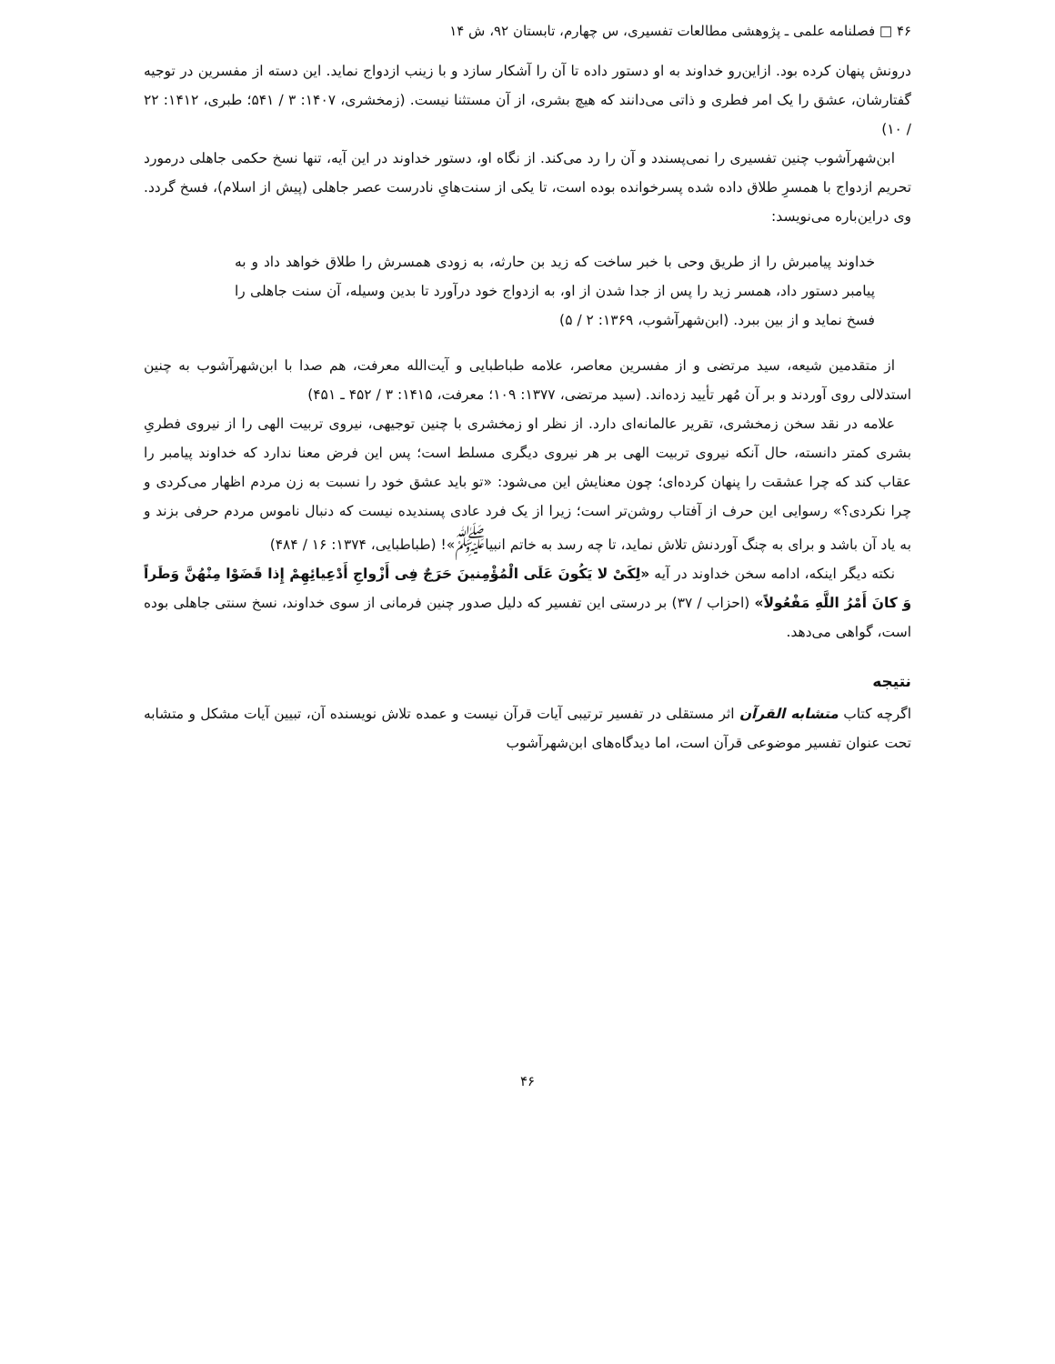۴۶ □ فصلنامه علمی ـ پژوهشی مطالعات تفسیری، س چهارم، تابستان ۹۲، ش ۱۴
درونش پنهان کرده بود. ازاین‌رو خداوند به او دستور داده تا آن را آشکار سازد و با زینب ازدواج نماید. این دسته از مفسرین در توجیه گفتارشان، عشق را یک امر فطری و ذاتی می‌دانند که هیچ بشری، از آن مستثنا نیست. (زمخشری، ۱۴۰۷: ۳ / ۵۴۱؛ طبری، ۱۴۱۲: ۲۲ / ۱۰)
ابن‌شهرآشوب چنین تفسیری را نمی‌پسندد و آن را رد می‌کند. از نگاه او، دستور خداوند در این آیه، تنها نسخ حکمی جاهلی درمورد تحریم ازدواج با همسرِ طلاق داده شده پسرخوانده بوده است، تا یکی از سنت‌هایِ نادرست عصر جاهلی (پیش از اسلام)، فسخ گردد. وی دراین‌باره می‌نویسد:
خداوند پیامبرش را از طریق وحی با خبر ساخت که زید بن حارثه، به زودی همسرش را طلاق خواهد داد و به پیامبر دستور داد، همسر زید را پس از جدا شدن از او، به ازدواج خود درآورد تا بدین وسیله، آن سنت جاهلی را فسخ نماید و از بین ببرد. (ابن‌شهرآشوب، ۱۳۶۹: ۲ / ۵)
از متقدمین شیعه، سید مرتضی و از مفسرین معاصر، علامه طباطبایی و آیت‌الله معرفت، هم صدا با ابن‌شهرآشوب به چنین استدلالی روی آوردند و بر آن مُهر تأیید زده‌اند. (سید مرتضی، ۱۳۷۷: ۱۰۹؛ معرفت، ۱۴۱۵: ۳ / ۴۵۲ ـ ۴۵۱)
علامه در نقد سخن زمخشری، تقریر عالمانه‌ای دارد. از نظر او زمخشری با چنین توجیهی، نیروی تربیت الهی را از نیروی فطریِ بشری کمتر دانسته، حال آنکه نیروی تربیت الهی بر هر نیروی دیگری مسلط است؛ پس این فرض معنا ندارد که خداوند پیامبر را عقاب کند که چرا عشقت را پنهان کرده‌ای؛ چون معنایش این می‌شود: «تو باید عشق خود را نسبت به زن مردم اظهار می‌کردی و چرا نکردی؟» رسوایی این حرف از آفتاب روشن‌تر است؛ زیرا از یک فرد عادی پسندیده نیست که دنبال ناموس مردم حرفی بزند و به یاد آن باشد و برای به چنگ آوردنش تلاش نماید، تا چه رسد به خاتم انبیا<sup>ﷺ</sup>»! (طباطبایی، ۱۳۷۴: ۱۶ / ۴۸۴)
نکته دیگر اینکه، ادامه سخن خداوند در آیه «لِکَیْ لا یَکُونَ عَلَی الْمُؤْمِنینَ حَرَجٌ فِی أَزْواجِ أَدْعِیائِهِمْ إِذا قَضَوْا مِنْهُنَّ وَطَراً وَ کانَ أَمْرُ اللَّهِ مَفْعُولاً» (احزاب / ۳۷) بر درستی این تفسیر که دلیل صدور چنین فرمانی از سوی خداوند، نسخ سنتی جاهلی بوده است، گواهی می‌دهد.
نتیجه
اگرچه کتاب متشابه القرآن اثر مستقلی در تفسیر ترتیبی آیات قرآن نیست و عمده تلاش نویسنده آن، تبیین آیات مشکل و متشابه تحت عنوان تفسیر موضوعی قرآن است، اما دیدگاه‌های ابن‌شهرآشوب
۴۶